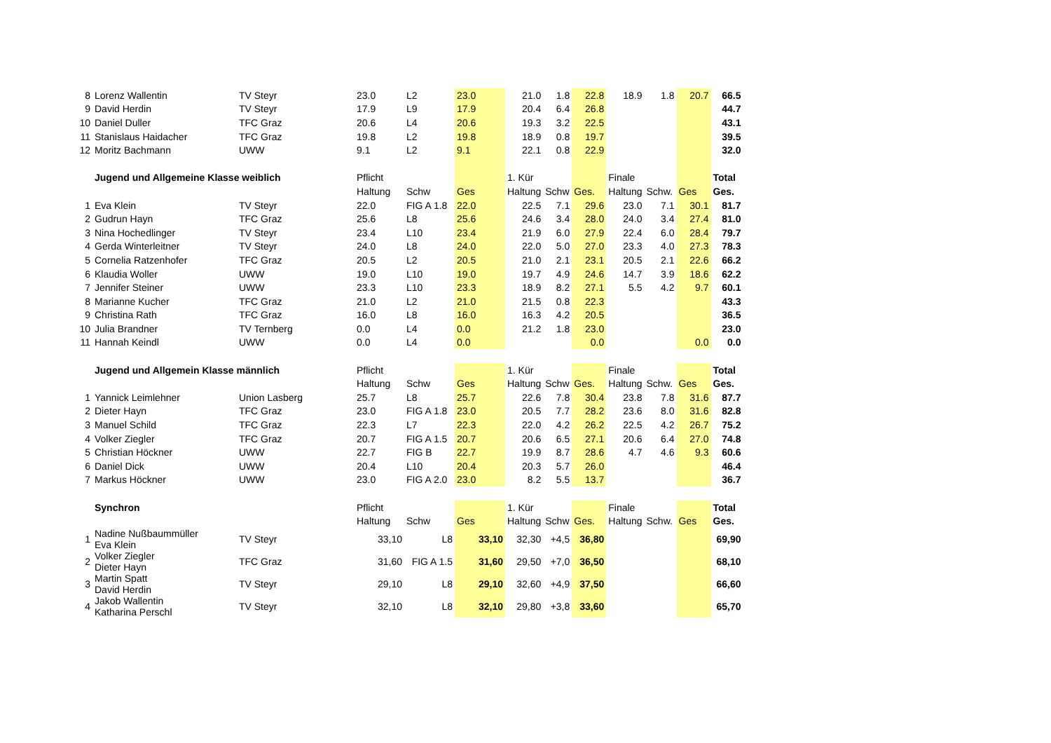| 8 | Lorenz Wallentin | TV Steyr | 23.0 | L2 | 23.0 | 21.0 | 1.8 | 22.8 | 18.9 | 1.8 | 20.7 | 66.5 |
| 9 | David Herdin | TV Steyr | 17.9 | L9 | 17.9 | 20.4 | 6.4 | 26.8 | | | | 44.7 |
| 10 | Daniel Duller | TFC Graz | 20.6 | L4 | 20.6 | 19.3 | 3.2 | 22.5 | | | | 43.1 |
| 11 | Stanislaus Haidacher | TFC Graz | 19.8 | L2 | 19.8 | 18.9 | 0.8 | 19.7 | | | | 39.5 |
| 12 | Moritz Bachmann | UWW | 9.1 | L2 | 9.1 | 22.1 | 0.8 | 22.9 | | | | 32.0 |
| | Jugend und Allgemeine Klasse weiblich | | Pflicht | | | 1. Kür | | | Finale | | | Total |
| | | | Haltung | Schw | Ges | Haltung | Schw | Ges. | Haltung | Schw. | Ges | Ges. |
| 1 | Eva Klein | TV Steyr | 22.0 | FIG A 1.8 | 22.0 | 22.5 | 7.1 | 29.6 | 23.0 | 7.1 | 30.1 | 81.7 |
| 2 | Gudrun Hayn | TFC Graz | 25.6 | L8 | 25.6 | 24.6 | 3.4 | 28.0 | 24.0 | 3.4 | 27.4 | 81.0 |
| 3 | Nina Hochedlinger | TV Steyr | 23.4 | L10 | 23.4 | 21.9 | 6.0 | 27.9 | 22.4 | 6.0 | 28.4 | 79.7 |
| 4 | Gerda Winterleitner | TV Steyr | 24.0 | L8 | 24.0 | 22.0 | 5.0 | 27.0 | 23.3 | 4.0 | 27.3 | 78.3 |
| 5 | Cornelia Ratzenhofer | TFC Graz | 20.5 | L2 | 20.5 | 21.0 | 2.1 | 23.1 | 20.5 | 2.1 | 22.6 | 66.2 |
| 6 | Klaudia Woller | UWW | 19.0 | L10 | 19.0 | 19.7 | 4.9 | 24.6 | 14.7 | 3.9 | 18.6 | 62.2 |
| 7 | Jennifer Steiner | UWW | 23.3 | L10 | 23.3 | 18.9 | 8.2 | 27.1 | 5.5 | 4.2 | 9.7 | 60.1 |
| 8 | Marianne Kucher | TFC Graz | 21.0 | L2 | 21.0 | 21.5 | 0.8 | 22.3 | | | | 43.3 |
| 9 | Christina Rath | TFC Graz | 16.0 | L8 | 16.0 | 16.3 | 4.2 | 20.5 | | | | 36.5 |
| 10 | Julia Brandner | TV Ternberg | 0.0 | L4 | 0.0 | 21.2 | 1.8 | 23.0 | | | | 23.0 |
| 11 | Hannah Keindl | UWW | 0.0 | L4 | 0.0 | | | 0.0 | | | 0.0 | 0.0 |
| | Jugend und Allgemein Klasse männlich | | Pflicht | | | 1. Kür | | | Finale | | | Total |
| | | | Haltung | Schw | Ges | Haltung | Schw | Ges. | Haltung | Schw. | Ges | Ges. |
| 1 | Yannick Leimlehner | Union Lasberg | 25.7 | L8 | 25.7 | 22.6 | 7.8 | 30.4 | 23.8 | 7.8 | 31.6 | 87.7 |
| 2 | Dieter Hayn | TFC Graz | 23.0 | FIG A 1.8 | 23.0 | 20.5 | 7.7 | 28.2 | 23.6 | 8.0 | 31.6 | 82.8 |
| 3 | Manuel Schild | TFC Graz | 22.3 | L7 | 22.3 | 22.0 | 4.2 | 26.2 | 22.5 | 4.2 | 26.7 | 75.2 |
| 4 | Volker Ziegler | TFC Graz | 20.7 | FIG A 1.5 | 20.7 | 20.6 | 6.5 | 27.1 | 20.6 | 6.4 | 27.0 | 74.8 |
| 5 | Christian Höckner | UWW | 22.7 | FIG B | 22.7 | 19.9 | 8.7 | 28.6 | 4.7 | 4.6 | 9.3 | 60.6 |
| 6 | Daniel Dick | UWW | 20.4 | L10 | 20.4 | 20.3 | 5.7 | 26.0 | | | | 46.4 |
| 7 | Markus Höckner | UWW | 23.0 | FIG A 2.0 | 23.0 | 8.2 | 5.5 | 13.7 | | | | 36.7 |
| | Synchron | | Pflicht | | | 1. Kür | | | Finale | | | Total |
| | | | Haltung | Schw | Ges | Haltung | Schw | Ges. | Haltung | Schw. | Ges | Ges. |
| 1 | Nadine Nußbaummüller Eva Klein | TV Steyr | 33,10 | L8 | 33,10 | 32,30 | +4,5 | 36,80 | | | | 69,90 |
| 2 | Volker Ziegler Dieter Hayn | TFC Graz | 31,60 | FIG A 1.5 | 31,60 | 29,50 | +7,0 | 36,50 | | | | 68,10 |
| 3 | Martin Spatt David Herdin | TV Steyr | 29,10 | L8 | 29,10 | 32,60 | +4,9 | 37,50 | | | | 66,60 |
| 4 | Jakob Wallentin Katharina Perschl | TV Steyr | 32,10 | L8 | 32,10 | 29,80 | +3,8 | 33,60 | | | | 65,70 |